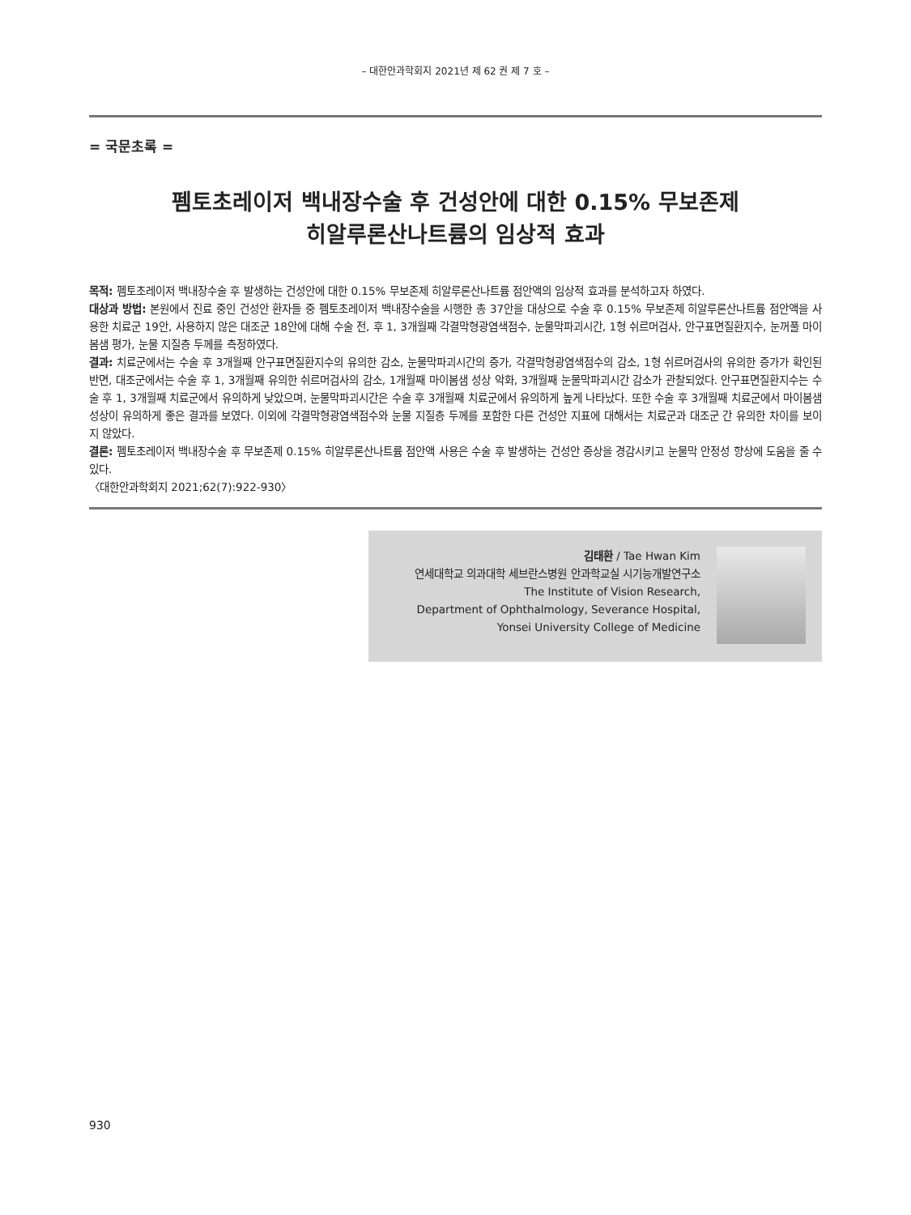– 대한안과학회지 2021년 제 62 권 제 7 호 –
= 국문초록 =
펨토초레이저 백내장수술 후 건성안에 대한 0.15% 무보존제
히알루론산나트륨의 임상적 효과
목적: 펨토초레이저 백내장수술 후 발생하는 건성안에 대한 0.15% 무보존제 히알루론산나트륨 점안액의 임상적 효과를 분석하고자 하였다.
대상과 방법: 본원에서 진료 중인 건성안 환자들 중 펨토초레이저 백내장수술을 시행한 총 37안을 대상으로 수술 후 0.15% 무보존제 히알루론산나트륨 점안액을 사용한 치료군 19안, 사용하지 않은 대조군 18안에 대해 수술 전, 후 1, 3개월째 각결막형광염색점수, 눈물막파괴시간, 1형 쉬르머검사, 안구표면질환지수, 눈꺼풀 마이봄샘 평가, 눈물 지질층 두께를 측정하였다.
결과: 치료군에서는 수술 후 3개월째 안구표면질환지수의 유의한 감소, 눈물막파괴시간의 증가, 각결막형광염색점수의 감소, 1형 쉬르머검사의 유의한 증가가 확인된 반면, 대조군에서는 수술 후 1, 3개월째 유의한 쉬르머검사의 감소, 1개월째 마이봄샘 성상 악화, 3개월째 눈물막파괴시간 감소가 관찰되었다. 안구표면질환지수는 수술 후 1, 3개월째 치료군에서 유의하게 낮았으며, 눈물막파괴시간은 수술 후 3개월째 치료군에서 유의하게 높게 나타났다. 또한 수술 후 3개월째 치료군에서 마이봄샘 성상이 유의하게 좋은 결과를 보였다. 이외에 각결막형광염색점수와 눈물 지질층 두께를 포함한 다른 건성안 지표에 대해서는 치료군과 대조군 간 유의한 차이를 보이지 않았다.
결론: 펨토초레이저 백내장수술 후 무보존제 0.15% 히알루론산나트륨 점안액 사용은 수술 후 발생하는 건성안 증상을 경감시키고 눈물막 안정성 향상에 도움을 줄 수 있다.
〈대한안과학회지 2021;62(7):922-930〉
김태환 / Tae Hwan Kim
연세대학교 의과대학 세브란스병원 안과학교실 시기능개발연구소
The Institute of Vision Research,
Department of Ophthalmology, Severance Hospital,
Yonsei University College of Medicine
930